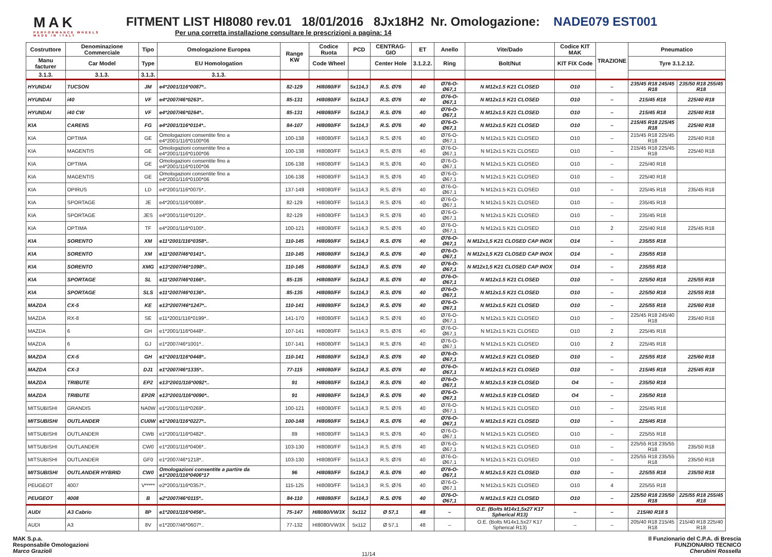MAK
PERFORMANCE WHEELS
MADE IN ITALY
FITMENT LIST HI8080 rev.01 18/01/2016 8Jx18H2 Nr. Omologazione: NADE079 EST001
Per una corretta installazione consultare le prescrizioni a pagina: 14
| Costruttore | Denominazione Commerciale | Tipo | Omologazione Europea | Range KW | Codice Ruota | PCD | CENTRAG-GIO | ET | Anello | Vite/Dado | Codice KIT MAK | TRAZIONE | Pneumatico | |
| --- | --- | --- | --- | --- | --- | --- | --- | --- | --- | --- | --- | --- | --- | --- |
| Manu facturer | Car Model | Type | EU Homologation | | Code Wheel | | Center Hole | 3.1.2.2. | Ring | Bolt/Nut | KIT FIX Code | | Tyre 3.1.2.12. | |
| 3.1.3. | 3.1.3. | 3.1.3. | 3.1.3. | | | | | | | | | | | |
| HYUNDAI | TUCSON | JM | e4*2001/116*0087*.. | 82-129 | HI8080/FF | 5x114,3 | R.S. Ø76 | 40 | Ø76-O-Ø67,1 | N M12x1.5 K21 CLOSED | O10 | – | 235/45 R18 245/45 R18 | 235/50 R18 255/45 R18 |
| HYUNDAI | i40 | VF | e4*2007/46*0263*.. | 85-131 | HI8080/FF | 5x114,3 | R.S. Ø76 | 40 | Ø76-O-Ø67,1 | N M12x1.5 K21 CLOSED | O10 | – | 215/45 R18 | 225/40 R18 |
| HYUNDAI | i40 CW | VF | e4*2007/46*0264*.. | 85-131 | HI8080/FF | 5x114,3 | R.S. Ø76 | 40 | Ø76-O-Ø67,1 | N M12x1.5 K21 CLOSED | O10 | – | 215/45 R18 | 225/40 R18 |
| KIA | CARENS | FG | e4*2001/116*0114*.. | 84-107 | HI8080/FF | 5x114,3 | R.S. Ø76 | 40 | Ø76-O-Ø67,1 | N M12x1.5 K21 CLOSED | O10 | – | 215/45 R18 225/45 R18 | 225/40 R18 |
| KIA | OPTIMA | GE | Omologazioni consentite fino a e4*2001/116*0100*06 | 100-138 | HI8080/FF | 5x114,3 | R.S. Ø76 | 40 | Ø76-O-Ø67,1 | N M12x1.5 K21 CLOSED | O10 | – | 215/45 R18 225/45 R18 | 225/40 R18 |
| KIA | MAGENTIS | GE | Omologazioni consentite fino a e4*2001/116*0100*06 | 100-138 | HI8080/FF | 5x114,3 | R.S. Ø76 | 40 | Ø76-O-Ø67,1 | N M12x1.5 K21 CLOSED | O10 | – | 215/45 R18 225/45 R18 | 225/40 R18 |
| KIA | OPTIMA | GE | Omologazioni consentite fino a e4*2001/116*0100*06 | 106-138 | HI8080/FF | 5x114,3 | R.S. Ø76 | 40 | Ø76-O-Ø67,1 | N M12x1.5 K21 CLOSED | O10 | – | 225/40 R18 | |
| KIA | MAGENTIS | GE | Omologazioni consentite fino a e4*2001/116*0100*06 | 106-138 | HI8080/FF | 5x114,3 | R.S. Ø76 | 40 | Ø76-O-Ø67,1 | N M12x1.5 K21 CLOSED | O10 | – | 225/40 R18 | |
| KIA | OPIRUS | LD | e4*2001/116*0075*.. | 137-149 | HI8080/FF | 5x114,3 | R.S. Ø76 | 40 | Ø76-O-Ø67,1 | N M12x1.5 K21 CLOSED | O10 | – | 225/45 R18 | 235/45 R18 |
| KIA | SPORTAGE | JE | e4*2001/116*0089*.. | 82-129 | HI8080/FF | 5x114,3 | R.S. Ø76 | 40 | Ø76-O-Ø67,1 | N M12x1.5 K21 CLOSED | O10 | – | 235/45 R18 | |
| KIA | SPORTAGE | JES | e4*2001/116*0120*.. | 82-129 | HI8080/FF | 5x114,3 | R.S. Ø76 | 40 | Ø76-O-Ø67,1 | N M12x1.5 K21 CLOSED | O10 | – | 235/45 R18 | |
| KIA | OPTIMA | TF | e4*2001/116*0100*.. | 100-121 | HI8080/FF | 5x114,3 | R.S. Ø76 | 40 | Ø76-O-Ø67,1 | N M12x1.5 K21 CLOSED | O10 | 2 | 225/40 R18 | 225/45 R18 |
| KIA | SORENTO | XM | e11*2001/116*0358*.. | 110-145 | HI8080/FF | 5x114,3 | R.S. Ø76 | 40 | Ø76-O-Ø67,1 | N M12x1,5 K21 CLOSED CAP INOX | O14 | – | 235/55 R18 | |
| KIA | SORENTO | XM | e11*2007/46*0141*.. | 110-145 | HI8080/FF | 5x114,3 | R.S. Ø76 | 40 | Ø76-O-Ø67,1 | N M12x1,5 K21 CLOSED CAP INOX | O14 | – | 235/55 R18 | |
| KIA | SORENTO | XMG | e13*2007/46*1098*.. | 110-145 | HI8080/FF | 5x114,3 | R.S. Ø76 | 40 | Ø76-O-Ø67,1 | N M12x1,5 K21 CLOSED CAP INOX | O14 | – | 235/55 R18 | |
| KIA | SPORTAGE | SL | e11*2007/46*0166*.. | 85-135 | HI8080/FF | 5x114,3 | R.S. Ø76 | 40 | Ø76-O-Ø67,1 | N M12x1.5 K21 CLOSED | O10 | – | 225/50 R18 | 225/55 R18 |
| KIA | SPORTAGE | SLS | e11*2007/46*0136*.. | 85-135 | HI8080/FF | 5x114,3 | R.S. Ø76 | 40 | Ø76-O-Ø67,1 | N M12x1.5 K21 CLOSED | O10 | – | 225/50 R18 | 225/55 R18 |
| MAZDA | CX-5 | KE | e13*2007/46*1247*.. | 110-141 | HI8080/FF | 5x114,3 | R.S. Ø76 | 40 | Ø76-O-Ø67,1 | N M12x1.5 K21 CLOSED | O10 | – | 225/55 R18 | 225/60 R18 |
| MAZDA | RX-8 | SE | e11*2001/116*0199*.. | 141-170 | HI8080/FF | 5x114,3 | R.S. Ø76 | 40 | Ø76-O-Ø67,1 | N M12x1.5 K21 CLOSED | O10 | – | 225/45 R18 245/40 R18 | 235/40 R18 |
| MAZDA | 6 | GH | e1*2001/116*0448*.. | 107-141 | HI8080/FF | 5x114,3 | R.S. Ø76 | 40 | Ø76-O-Ø67,1 | N M12x1.5 K21 CLOSED | O10 | 2 | 225/45 R18 | |
| MAZDA | 6 | GJ | e1*2007/46*1001*.. | 107-141 | HI8080/FF | 5x114,3 | R.S. Ø76 | 40 | Ø76-O-Ø67,1 | N M12x1.5 K21 CLOSED | O10 | 2 | 225/45 R18 | |
| MAZDA | CX-5 | GH | e1*2001/116*0448*.. | 110-141 | HI8080/FF | 5x114,3 | R.S. Ø76 | 40 | Ø76-O-Ø67,1 | N M12x1.5 K21 CLOSED | O10 | – | 225/55 R18 | 225/60 R18 |
| MAZDA | CX-3 | DJ1 | e1*2007/46*1335*.. | 77-115 | HI8080/FF | 5x114,3 | R.S. Ø76 | 40 | Ø76-O-Ø67,1 | N M12x1.5 K21 CLOSED | O10 | – | 215/45 R18 | 225/45 R18 |
| MAZDA | TRIBUTE | EP2 | e13*2001/116*0092*.. | 91 | HI8080/FF | 5x114,3 | R.S. Ø76 | 40 | Ø76-O-Ø67,1 | N M12x1.5 K19 CLOSED | O4 | – | 235/50 R18 | |
| MAZDA | TRIBUTE | EP2R | e13*2001/116*0090*.. | 91 | HI8080/FF | 5x114,3 | R.S. Ø76 | 40 | Ø76-O-Ø67,1 | N M12x1.5 K19 CLOSED | O4 | – | 235/50 R18 | |
| MITSUBISHI | GRANDIS | NA0W | e1*2001/116*0269*.. | 100-121 | HI8080/FF | 5x114,3 | R.S. Ø76 | 40 | Ø76-O-Ø67,1 | N M12x1.5 K21 CLOSED | O10 | – | 225/45 R18 | |
| MITSUBISHI | OUTLANDER | CU0W | e1*2001/116*0227*.. | 100-148 | HI8080/FF | 5x114,3 | R.S. Ø76 | 40 | Ø76-O-Ø67,1 | N M12x1.5 K21 CLOSED | O10 | – | 225/45 R18 | |
| MITSUBISHI | OUTLANDER | CWB | e1*2001/116*0482*.. | 89 | HI8080/FF | 5x114,3 | R.S. Ø76 | 40 | Ø76-O-Ø67,1 | N M12x1.5 K21 CLOSED | O10 | – | 225/55 R18 | |
| MITSUBISHI | OUTLANDER | CW0 | e1*2001/116*0406*.. | 103-130 | HI8080/FF | 5x114,3 | R.S. Ø76 | 40 | Ø76-O-Ø67,1 | N M12x1.5 K21 CLOSED | O10 | – | 225/55 R18 235/55 R18 | 235/50 R18 |
| MITSUBISHI | OUTLANDER | GF0 | e1*2007/46*1218*.. | 103-130 | HI8080/FF | 5x114,3 | R.S. Ø76 | 40 | Ø76-O-Ø67,1 | N M12x1.5 K21 CLOSED | O10 | – | 225/55 R18 235/55 R18 | 235/50 R18 |
| MITSUBISHI | OUTLANDER HYBRID | CW0 | Omologazioni consentite a partire da e1*2001/116*0406*17 | 96 | HI8080/FF | 5x114,3 | R.S. Ø76 | 40 | Ø76-O-Ø67,1 | N M12x1.5 K21 CLOSED | O10 | – | 225/55 R18 | 235/50 R18 |
| PEUGEOT | 4007 | V***** | e2*2001/116*0357*.. | 115-125 | HI8080/FF | 5x114,3 | R.S. Ø76 | 40 | Ø76-O-Ø67,1 | N M12x1.5 K21 CLOSED | O10 | 4 | 225/55 R18 | |
| PEUGEOT | 4008 | B | e2*2007/46*0115*.. | 84-110 | HI8080/FF | 5x114,3 | R.S. Ø76 | 40 | Ø76-O-Ø67,1 | N M12x1.5 K21 CLOSED | O10 | – | 225/50 R18 235/50 R18 | 225/55 R18 255/45 R18 |
| AUDI | A3 Cabrio | 8P | e1*2001/116*0456*.. | 75-147 | HI8080/VW3X | 5x112 | Ø 57,1 | 48 | – | O.E. (Bolts M14x1,5x27 K17 Spherical R13) | – | – | 215/40 R18 $ | |
| AUDI | A3 | 8V | e1*2007/46*0607*.. | 77-132 | HI8080/VW3X | 5x112 | Ø 57,1 | 48 | – | O.E. (Bolts M14x1,5x27 K17 Spherical R13) | – | – | 205/40 R18 215/45 R18 | 215/40 R18 225/40 R18 |
MAK S.p.a.
Responsabile Omologazioni
Marco Grazioli
11/14
Il Funzionario del C.P.A. di Brescia
FUNZIONARIO TECNICO
Cherubini Rossella